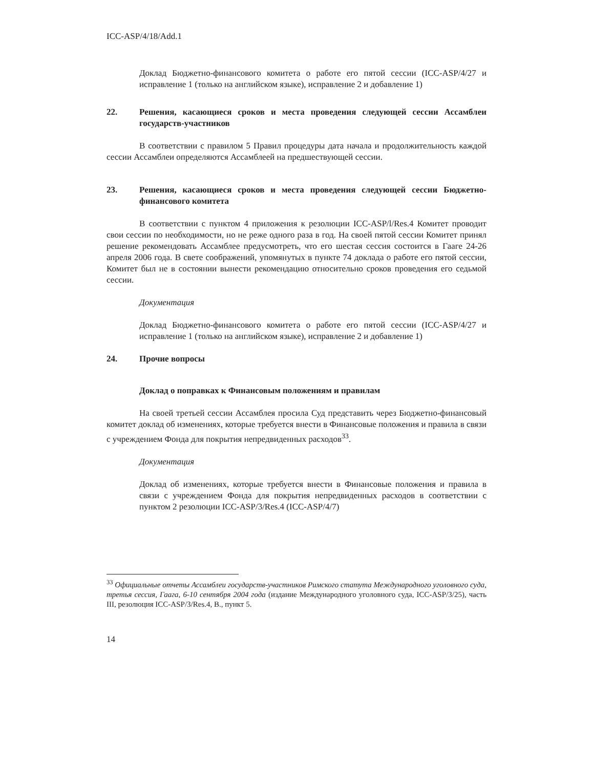ICC-ASP/4/18/Add.1
Доклад Бюджетно-финансового комитета о работе его пятой сессии (ICC-ASP/4/27 и исправление 1 (только на английском языке), исправление 2 и добавление 1)
22. Решения, касающиеся сроков и места проведения следующей сессии Ассамблеи государств-участников
В соответствии с правилом 5 Правил процедуры дата начала и продолжительность каждой сессии Ассамблеи определяются Ассамблеей на предшествующей сессии.
23. Решения, касающиеся сроков и места проведения следующей сессии Бюджетно-финансового комитета
В соответствии с пунктом 4 приложения к резолюции ICC-ASP/l/Res.4 Комитет проводит свои сессии по необходимости, но не реже одного раза в год. На своей пятой сессии Комитет принял решение рекомендовать Ассамблее предусмотреть, что его шестая сессия состоится в Гааге 24-26 апреля 2006 года. В свете соображений, упомянутых в пункте 74 доклада о работе его пятой сессии, Комитет был не в состоянии вынести рекомендацию относительно сроков проведения его седьмой сессии.
Документация
Доклад Бюджетно-финансового комитета о работе его пятой сессии (ICC-ASP/4/27 и исправление 1 (только на английском языке), исправление 2 и добавление 1)
24. Прочие вопросы
Доклад о поправках к Финансовым положениям и правилам
На своей третьей сессии Ассамблея просила Суд представить через Бюджетно-финансовый комитет доклад об изменениях, которые требуется внести в Финансовые положения и правила в связи с учреждением Фонда для покрытия непредвиденных расходов<sup>33</sup>.
Документация
Доклад об изменениях, которые требуется внести в Финансовые положения и правила в связи с учреждением Фонда для покрытия непредвиденных расходов в соответствии с пунктом 2 резолюции ICC-ASP/3/Res.4 (ICC-ASP/4/7)
<sup>33</sup> Официальные отчеты Ассамблеи государств-участников Римского статута Международного уголовного суда, третья сессия, Гаага, 6-10 сентября 2004 года (издание Международного уголовного суда, ICC-ASP/3/25), часть III, резолюция ICC-ASP/3/Res.4, B., пункт 5.
14